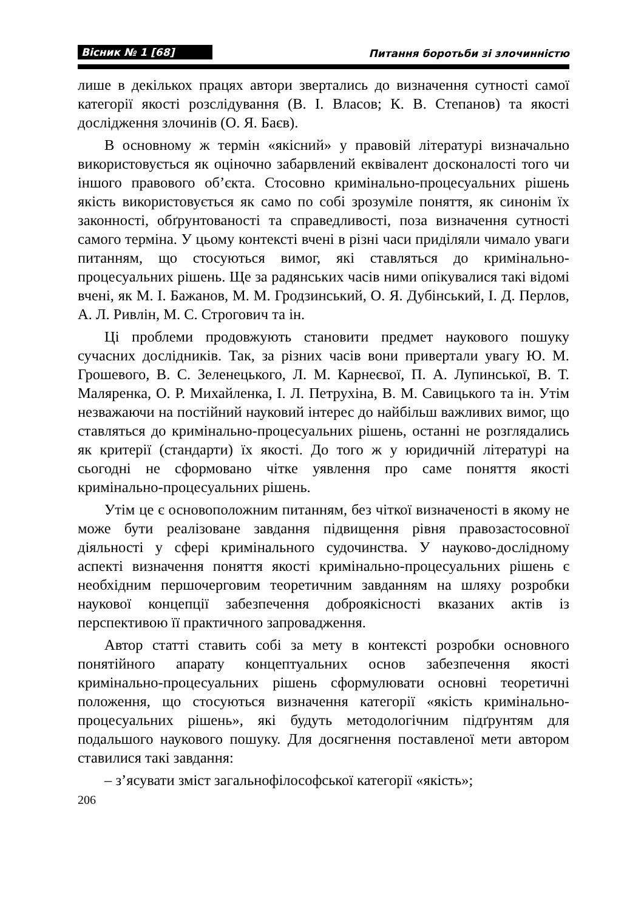Вісник № 1 [68] Питання боротьби зі злочинністю
лише в декількох працях автори звертались до визначення сутності самої категорії якості розслідування (В. І. Власов; К. В. Степанов) та якості дослідження злочинів (О. Я. Баєв).
В основному ж термін «якісний» у правовій літературі визначально використовується як оціночно забарвлений еквівалент досконалості того чи іншого правового об’єкта. Стосовно кримінально-процесуальних рішень якість використовується як само по собі зрозуміле поняття, як синонім їх законності, обґрунтованості та справедливості, поза визначення сутності самого терміна. У цьому контексті вчені в різні часи приділяли чимало уваги питанням, що стосуються вимог, які ставляться до кримінально-процесуальних рішень. Ще за радянських часів ними опікувалися такі відомі вчені, як М. І. Бажанов, М. М. Гродзинський, О. Я. Дубінський, І. Д. Перлов, А. Л. Ривлін, М. С. Строгович та ін.
Ці проблеми продовжують становити предмет наукового пошуку сучасних дослідників. Так, за різних часів вони привертали увагу Ю. М. Грошевого, В. С. Зеленецького, Л. М. Карнеєвої, П. А. Лупинської, В. Т. Маляренка, О. Р. Михайленка, І. Л. Петрухіна, В. М. Савицького та ін. Утім незважаючи на постійний науковий інтерес до найбільш важливих вимог, що ставляться до кримінально-процесуальних рішень, останні не розглядались як критерії (стандарти) їх якості. До того ж у юридичній літературі на сьогодні не сформовано чітке уявлення про саме поняття якості кримінально-процесуальних рішень.
Утім це є основоположним питанням, без чіткої визначеності в якому не може бути реалізоване завдання підвищення рівня правозастосовної діяльності у сфері кримінального судочинства. У науково-дослідному аспекті визначення поняття якості кримінально-процесуальних рішень є необхідним першочерговим теоретичним завданням на шляху розробки наукової концепції забезпечення доброякісності вказаних актів із перспективою її практичного запровадження.
Автор статті ставить собі за мету в контексті розробки основного понятійного апарату концептуальних основ забезпечення якості кримінально-процесуальних рішень сформулювати основні теоретичні положення, що стосуються визначення категорії «якість кримінально-процесуальних рішень», які будуть методологічним підґрунтям для подальшого наукового пошуку. Для досягнення поставленої мети автором ставилися такі завдання:
– з’ясувати зміст загальнофілософської категорії «якість»;
206